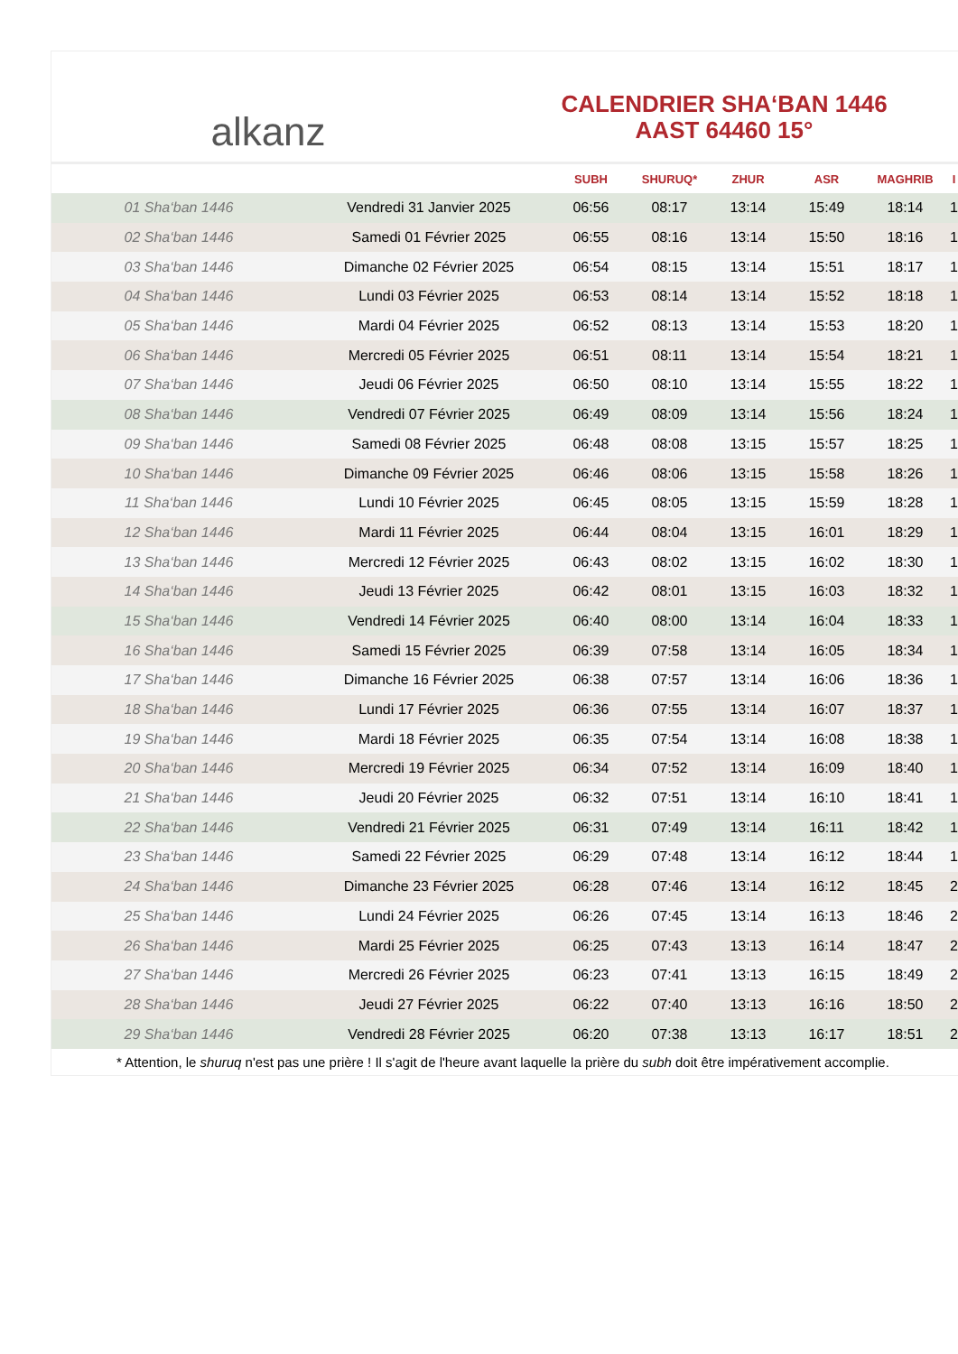alkanz
CALENDRIER SHA‘BAN 1446
AAST 64460 15°
| | | SUBH | SHURUQ* | ZHUR | ASR | MAGHRIB | I |
| --- | --- | --- | --- | --- | --- | --- | --- |
| 01 Sha‘ban 1446 | Vendredi 31 Janvier 2025 | 06:56 | 08:17 | 13:14 | 15:49 | 18:14 | 1 |
| 02 Sha‘ban 1446 | Samedi 01 Février 2025 | 06:55 | 08:16 | 13:14 | 15:50 | 18:16 | 1 |
| 03 Sha‘ban 1446 | Dimanche 02 Février 2025 | 06:54 | 08:15 | 13:14 | 15:51 | 18:17 | 1 |
| 04 Sha‘ban 1446 | Lundi 03 Février 2025 | 06:53 | 08:14 | 13:14 | 15:52 | 18:18 | 1 |
| 05 Sha‘ban 1446 | Mardi 04 Février 2025 | 06:52 | 08:13 | 13:14 | 15:53 | 18:20 | 1 |
| 06 Sha‘ban 1446 | Mercredi 05 Février 2025 | 06:51 | 08:11 | 13:14 | 15:54 | 18:21 | 1 |
| 07 Sha‘ban 1446 | Jeudi 06 Février 2025 | 06:50 | 08:10 | 13:14 | 15:55 | 18:22 | 1 |
| 08 Sha‘ban 1446 | Vendredi 07 Février 2025 | 06:49 | 08:09 | 13:14 | 15:56 | 18:24 | 1 |
| 09 Sha‘ban 1446 | Samedi 08 Février 2025 | 06:48 | 08:08 | 13:15 | 15:57 | 18:25 | 1 |
| 10 Sha‘ban 1446 | Dimanche 09 Février 2025 | 06:46 | 08:06 | 13:15 | 15:58 | 18:26 | 1 |
| 11 Sha‘ban 1446 | Lundi 10 Février 2025 | 06:45 | 08:05 | 13:15 | 15:59 | 18:28 | 1 |
| 12 Sha‘ban 1446 | Mardi 11 Février 2025 | 06:44 | 08:04 | 13:15 | 16:01 | 18:29 | 1 |
| 13 Sha‘ban 1446 | Mercredi 12 Février 2025 | 06:43 | 08:02 | 13:15 | 16:02 | 18:30 | 1 |
| 14 Sha‘ban 1446 | Jeudi 13 Février 2025 | 06:42 | 08:01 | 13:15 | 16:03 | 18:32 | 1 |
| 15 Sha‘ban 1446 | Vendredi 14 Février 2025 | 06:40 | 08:00 | 13:14 | 16:04 | 18:33 | 1 |
| 16 Sha‘ban 1446 | Samedi 15 Février 2025 | 06:39 | 07:58 | 13:14 | 16:05 | 18:34 | 1 |
| 17 Sha‘ban 1446 | Dimanche 16 Février 2025 | 06:38 | 07:57 | 13:14 | 16:06 | 18:36 | 1 |
| 18 Sha‘ban 1446 | Lundi 17 Février 2025 | 06:36 | 07:55 | 13:14 | 16:07 | 18:37 | 1 |
| 19 Sha‘ban 1446 | Mardi 18 Février 2025 | 06:35 | 07:54 | 13:14 | 16:08 | 18:38 | 1 |
| 20 Sha‘ban 1446 | Mercredi 19 Février 2025 | 06:34 | 07:52 | 13:14 | 16:09 | 18:40 | 1 |
| 21 Sha‘ban 1446 | Jeudi 20 Février 2025 | 06:32 | 07:51 | 13:14 | 16:10 | 18:41 | 1 |
| 22 Sha‘ban 1446 | Vendredi 21 Février 2025 | 06:31 | 07:49 | 13:14 | 16:11 | 18:42 | 1 |
| 23 Sha‘ban 1446 | Samedi 22 Février 2025 | 06:29 | 07:48 | 13:14 | 16:12 | 18:44 | 1 |
| 24 Sha‘ban 1446 | Dimanche 23 Février 2025 | 06:28 | 07:46 | 13:14 | 16:12 | 18:45 | 2 |
| 25 Sha‘ban 1446 | Lundi 24 Février 2025 | 06:26 | 07:45 | 13:14 | 16:13 | 18:46 | 2 |
| 26 Sha‘ban 1446 | Mardi 25 Février 2025 | 06:25 | 07:43 | 13:13 | 16:14 | 18:47 | 2 |
| 27 Sha‘ban 1446 | Mercredi 26 Février 2025 | 06:23 | 07:41 | 13:13 | 16:15 | 18:49 | 2 |
| 28 Sha‘ban 1446 | Jeudi 27 Février 2025 | 06:22 | 07:40 | 13:13 | 16:16 | 18:50 | 2 |
| 29 Sha‘ban 1446 | Vendredi 28 Février 2025 | 06:20 | 07:38 | 13:13 | 16:17 | 18:51 | 2 |
* Attention, le shuruq n'est pas une prière ! Il s'agit de l'heure avant laquelle la prière du subh doit être impérativement accomplie.